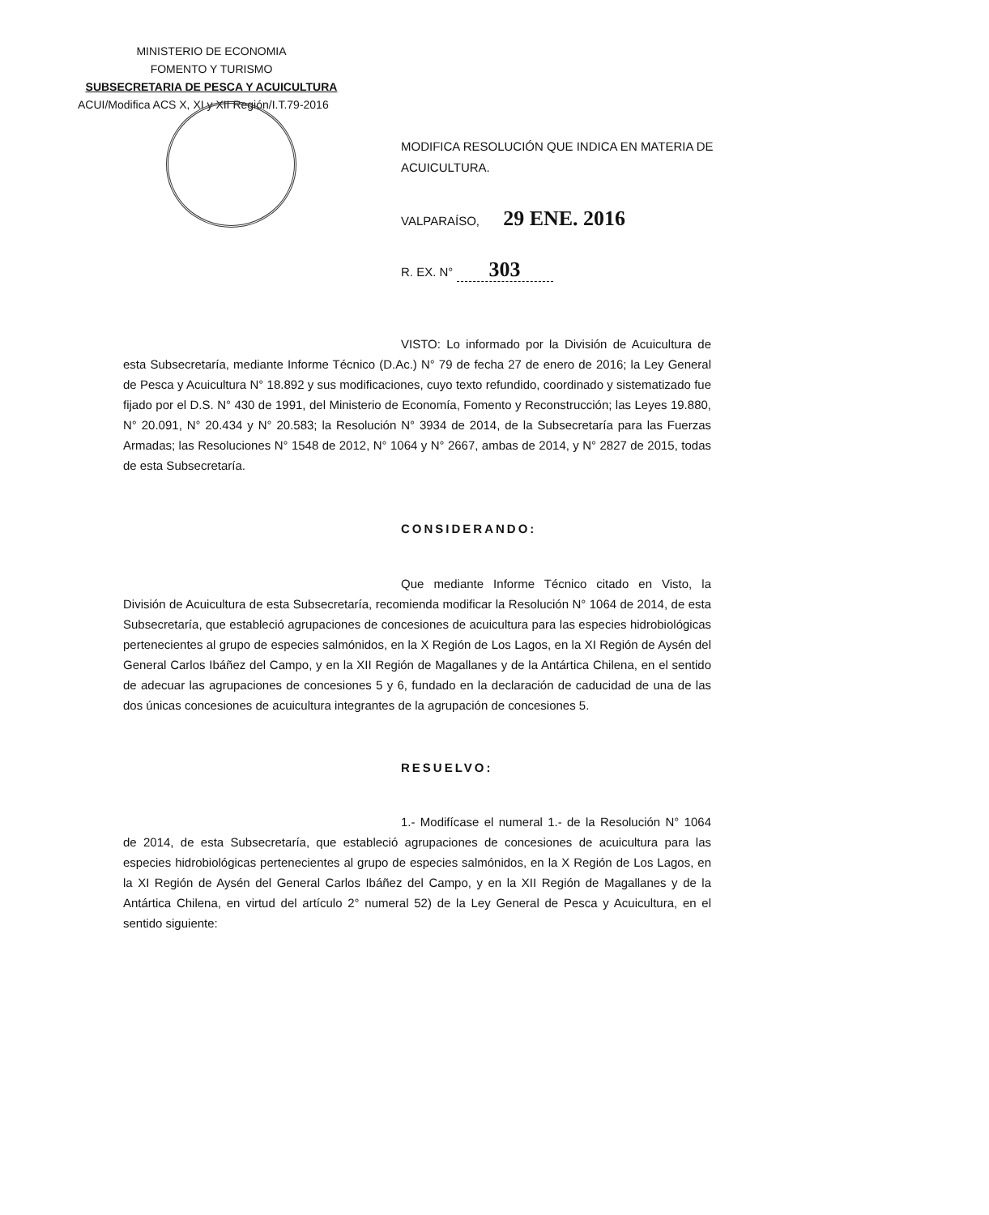MINISTERIO DE ECONOMIA
FOMENTO Y TURISMO
SUBSECRETARIA DE PESCA Y ACUICULTURA
ACUI/Modifica ACS X, XI y XII Región/I.T.79-2016
MODIFICA RESOLUCIÓN QUE INDICA EN MATERIA DE ACUICULTURA.
VALPARAÍSO, 29 ENE. 2016
R. EX. N° 303
VISTO: Lo informado por la División de Acuicultura de esta Subsecretaría, mediante Informe Técnico (D.Ac.) N° 79 de fecha 27 de enero de 2016; la Ley General de Pesca y Acuicultura N° 18.892 y sus modificaciones, cuyo texto refundido, coordinado y sistematizado fue fijado por el D.S. N° 430 de 1991, del Ministerio de Economía, Fomento y Reconstrucción; las Leyes 19.880, N° 20.091, N° 20.434 y N° 20.583; la Resolución N° 3934 de 2014, de la Subsecretaría para las Fuerzas Armadas; las Resoluciones N° 1548 de 2012, N° 1064 y N° 2667, ambas de 2014, y N° 2827 de 2015, todas de esta Subsecretaría.
CONSIDERANDO:
Que mediante Informe Técnico citado en Visto, la División de Acuicultura de esta Subsecretaría, recomienda modificar la Resolución N° 1064 de 2014, de esta Subsecretaría, que estableció agrupaciones de concesiones de acuicultura para las especies hidrobiológicas pertenecientes al grupo de especies salmónidos, en la X Región de Los Lagos, en la XI Región de Aysén del General Carlos Ibáñez del Campo, y en la XII Región de Magallanes y de la Antártica Chilena, en el sentido de adecuar las agrupaciones de concesiones 5 y 6, fundado en la declaración de caducidad de una de las dos únicas concesiones de acuicultura integrantes de la agrupación de concesiones 5.
RESUELVO:
1.- Modifícase el numeral 1.- de la Resolución N° 1064 de 2014, de esta Subsecretaría, que estableció agrupaciones de concesiones de acuicultura para las especies hidrobiológicas pertenecientes al grupo de especies salmónidos, en la X Región de Los Lagos, en la XI Región de Aysén del General Carlos Ibáñez del Campo, y en la XII Región de Magallanes y de la Antártica Chilena, en virtud del artículo 2° numeral 52) de la Ley General de Pesca y Acuicultura, en el sentido siguiente: